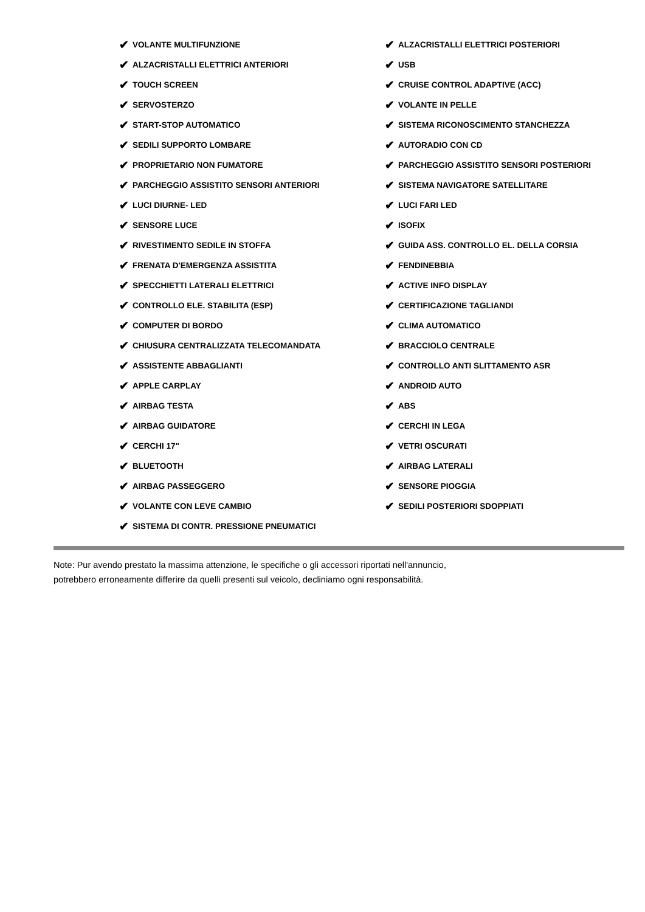✔ VOLANTE MULTIFUNZIONE
✔ ALZACRISTALLI ELETTRICI ANTERIORI
✔ TOUCH SCREEN
✔ SERVOSTERZO
✔ START-STOP AUTOMATICO
✔ SEDILI SUPPORTO LOMBARE
✔ PROPRIETARIO NON FUMATORE
✔ PARCHEGGIO ASSISTITO SENSORI ANTERIORI
✔ LUCI DIURNE- LED
✔ SENSORE LUCE
✔ RIVESTIMENTO SEDILE IN STOFFA
✔ FRENATA D'EMERGENZA ASSISTITA
✔ SPECCHIETTI LATERALI ELETTRICI
✔ CONTROLLO ELE. STABILITA (ESP)
✔ COMPUTER DI BORDO
✔ CHIUSURA CENTRALIZZATA TELECOMANDATA
✔ ASSISTENTE ABBAGLIANTI
✔ APPLE CARPLAY
✔ AIRBAG TESTA
✔ AIRBAG GUIDATORE
✔ CERCHI 17"
✔ BLUETOOTH
✔ AIRBAG PASSEGGERO
✔ VOLANTE CON LEVE CAMBIO
✔ SISTEMA DI CONTR. PRESSIONE PNEUMATICI
✔ ALZACRISTALLI ELETTRICI POSTERIORI
✔ USB
✔ CRUISE CONTROL ADAPTIVE (ACC)
✔ VOLANTE IN PELLE
✔ SISTEMA RICONOSCIMENTO STANCHEZZA
✔ AUTORADIO CON CD
✔ PARCHEGGIO ASSISTITO SENSORI POSTERIORI
✔ SISTEMA NAVIGATORE SATELLITARE
✔ LUCI FARI LED
✔ ISOFIX
✔ GUIDA ASS. CONTROLLO EL. DELLA CORSIA
✔ FENDINEBBIA
✔ ACTIVE INFO DISPLAY
✔ CERTIFICAZIONE TAGLIANDI
✔ CLIMA AUTOMATICO
✔ BRACCIOLO CENTRALE
✔ CONTROLLO ANTI SLITTAMENTO ASR
✔ ANDROID AUTO
✔ ABS
✔ CERCHI IN LEGA
✔ VETRI OSCURATI
✔ AIRBAG LATERALI
✔ SENSORE PIOGGIA
✔ SEDILI POSTERIORI SDOPPIATI
Note: Pur avendo prestato la massima attenzione, le specifiche o gli accessori riportati nell'annuncio,
potrebbero erroneamente differire da quelli presenti sul veicolo, decliniamo ogni responsabilità.